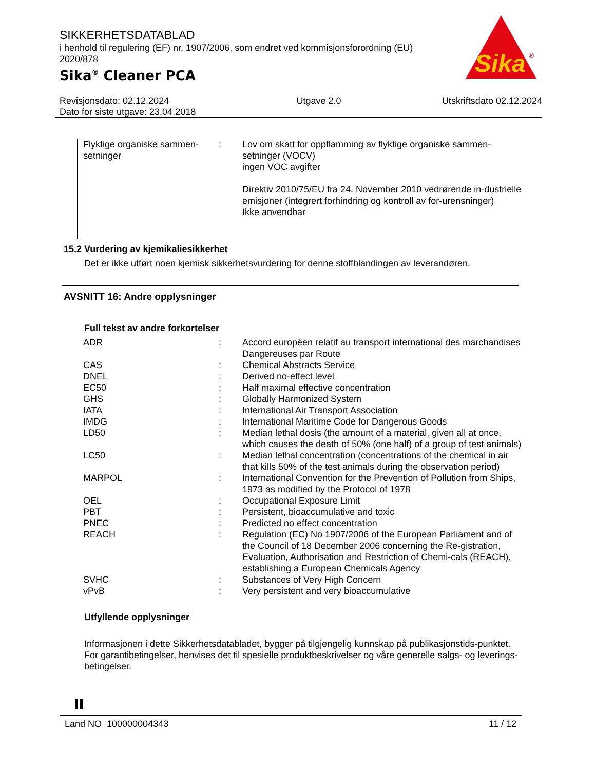SIKKERHETSDATABLAD
i henhold til regulering (EF) nr. 1907/2006, som endret ved kommisjonsforordning (EU) 2020/878
Sika<sup>®</sup> Cleaner PCA
Sika
®
Revisjonsdato: 02.12.2024
Dato for siste utgave: 23.04.2018
Utgave 2.0 Utskriftsdato 02.12.2024
| Flyktige organiske sammen-setninger | : | Lov om skatt for oppflamming av flyktige organiske sammen-setninger (VOCV) ingen VOC avgifter Direktiv 2010/75/EU fra 24. November 2010 vedrørende in-dustrielle emisjoner (integrert forhindring og kontroll av for-urensninger) Ikke anvendbar |
15.2 Vurdering av kjemikaliesikkerhet
Det er ikke utført noen kjemisk sikkerhetsvurdering for denne stoffblandingen av leverandøren.
AVSNITT 16: Andre opplysninger
Full tekst av andre forkortelser
| ADR | : | Accord européen relatif au transport international des marchandises Dangereuses par Route |
| CAS | : | Chemical Abstracts Service |
| DNEL | : | Derived no-effect level |
| EC50 | : | Half maximal effective concentration |
| GHS | : | Globally Harmonized System |
| IATA | : | International Air Transport Association |
| IMDG | : | International Maritime Code for Dangerous Goods |
| LD50 | : | Median lethal dosis (the amount of a material, given all at once, which causes the death of 50% (one half) of a group of test animals) |
| LC50 | : | Median lethal concentration (concentrations of the chemical in air that kills 50% of the test animals during the observation period) |
| MARPOL | : | International Convention for the Prevention of Pollution from Ships, 1973 as modified by the Protocol of 1978 |
| OEL | : | Occupational Exposure Limit |
| PBT | : | Persistent, bioaccumulative and toxic |
| PNEC | : | Predicted no effect concentration |
| REACH | : | Regulation (EC) No 1907/2006 of the European Parliament and of the Council of 18 December 2006 concerning the Re-gistration, Evaluation, Authorisation and Restriction of Chemi-cals (REACH), establishing a European Chemicals Agency |
| SVHC | : | Substances of Very High Concern |
| vPvB | : | Very persistent and very bioaccumulative |
Utfyllende opplysninger
Informasjonen i dette Sikkerhetsdatabladet, bygger på tilgjengelig kunnskap på publikasjonstids-punktet. For garantibetingelser, henvises det til spesielle produktbeskrivelser og våre generelle salgs- og leverings- betingelser.
Land NO 100000004343 11 / 12